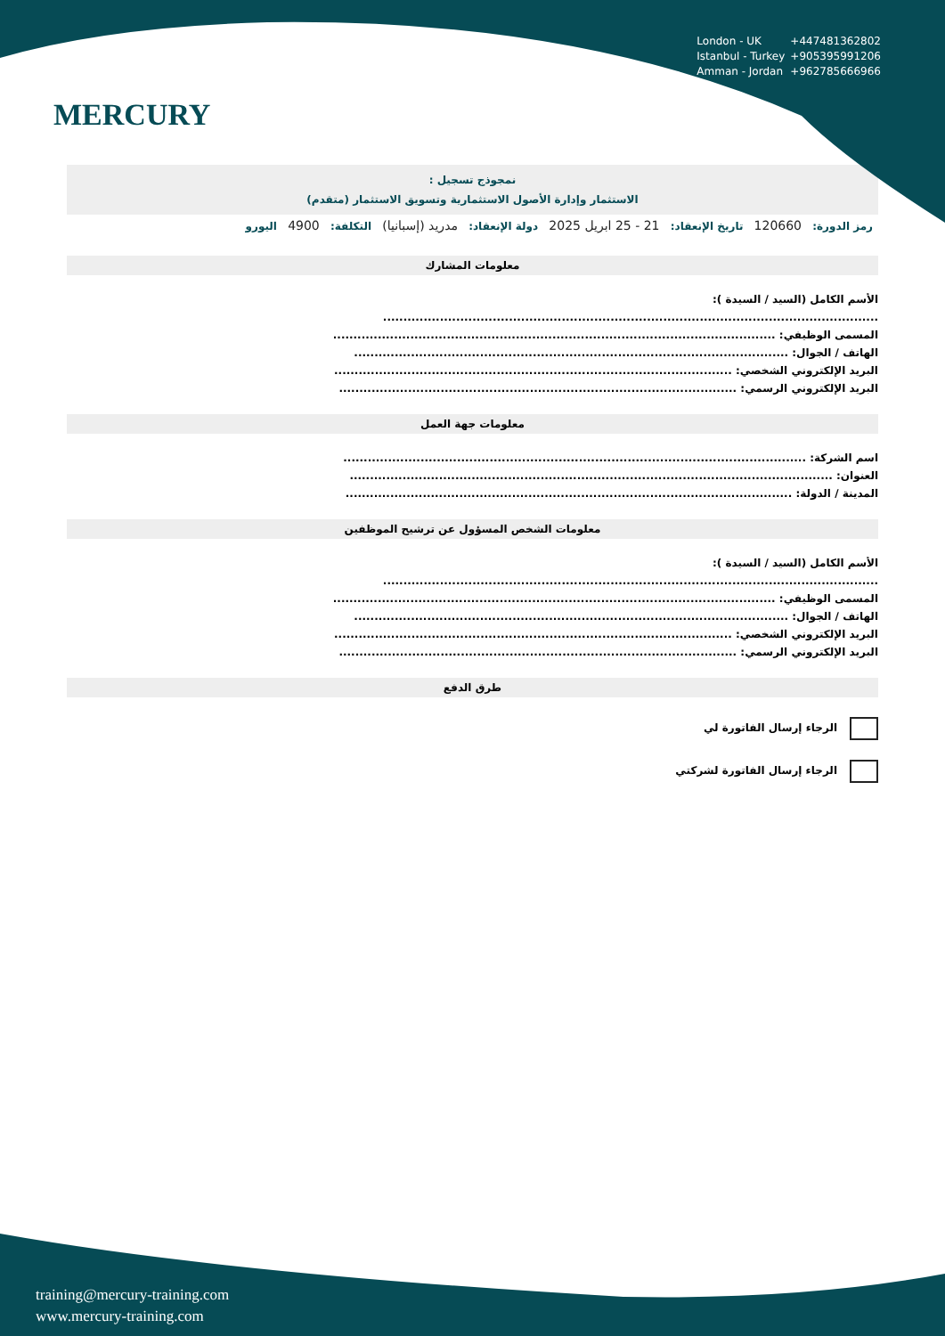MERCURY
London - UK +447481362802
Istanbul - Turkey +905395991206
Amman - Jordan +962785666966
نمجوذج تسجيل :
الاستثمار وإدارة الأصول الاستثمارية وتسويق الاستثمار (متقدم)
رمز الدورة: 120660 تاريخ الإنعقاد: 21 - 25 ابريل 2025 دولة الإنعقاد: مدريد (إسبانيا) التكلفة: 4900 اليورو
معلومات المشارك
الأسم الكامل (السيد / السيدة ):
..........................................................................................................................
المسمى الوظيفي: .............................................................................................................
الهاتف / الجوال: ...........................................................................................................
البريد الإلكتروني الشخصي: ..................................................................................................
البريد الإلكتروني الرسمي: ..................................................................................................
معلومات جهة العمل
اسم الشركة: ..................................................................................................................
العنوان: .......................................................................................................................
المدينة / الدولة: ..............................................................................................................
معلومات الشخص المسؤول عن ترشيح الموظفين
الأسم الكامل (السيد / السيدة ):
..........................................................................................................................
المسمى الوظيفي: .............................................................................................................
الهاتف / الجوال: ...........................................................................................................
البريد الإلكتروني الشخصي: ..................................................................................................
البريد الإلكتروني الرسمي: ..................................................................................................
طرق الدفع
الرجاء إرسال الفاتورة لي
الرجاء إرسال الفاتورة لشركتي
training@mercury-training.com
www.mercury-training.com